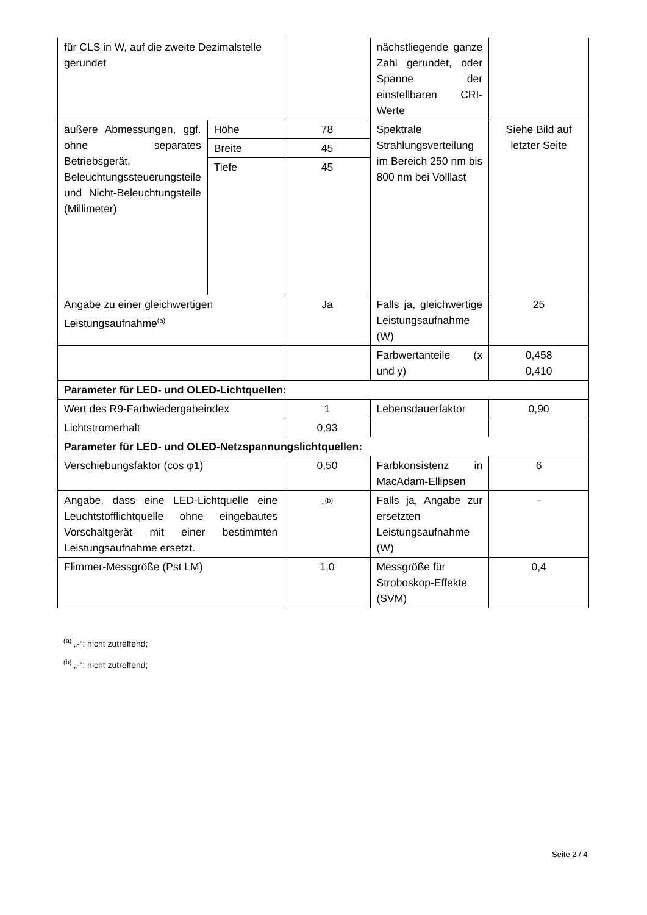| für CLS in W, auf die zweite Dezimalstelle gerundet | | | nächstliegende ganze Zahl gerundet, oder Spanne der einstellbaren CRI-Werte | |
| äußere Abmessungen, ggf. ohne separates Betriebsgerät, Beleuchtungssteuerungsteile und Nicht-Beleuchtungsteile (Millimeter) | Höhe | 78 | Spektrale Strahlungsverteilung im Bereich 250 nm bis 800 nm bei Volllast | Siehe Bild auf letzter Seite |
| | Breite | 45 | | |
| | Tiefe | 45 | | |
| Angabe zu einer gleichwertigen Leistungsaufnahme<sup>(a)</sup> | | Ja | Falls ja, gleichwertige Leistungsaufnahme (W) | 25 |
| | | | Farbwertanteile (x und y) | 0,458 0,410 |
| Parameter für LED- und OLED-Lichtquellen: | | | | |
| Wert des R9-Farbwiedergabeindex | | 1 | Lebensdauerfaktor | 0,90 |
| Lichtstromerhalt | | 0,93 | | |
| Parameter für LED- und OLED-Netzspannungslichtquellen: | | | | |
| Verschiebungsfaktor (cos φ1) | | 0,50 | Farbkonsistenz in MacAdam-Ellipsen | 6 |
| Angabe, dass eine LED-Lichtquelle eine Leuchtstofflichtquelle ohne eingebautes Vorschaltgerät mit einer bestimmten Leistungsaufnahme ersetzt. | | -<sup>(b)</sup> | Falls ja, Angabe zur ersetzten Leistungsaufnahme (W) | - |
| Flimmer-Messgröße (Pst LM) | | 1,0 | Messgröße für Stroboskop-Effekte (SVM) | 0,4 |
<sup>(a)</sup> „-“: nicht zutreffend;
<sup>(b)</sup> „-“: nicht zutreffend;
Seite 2 / 4